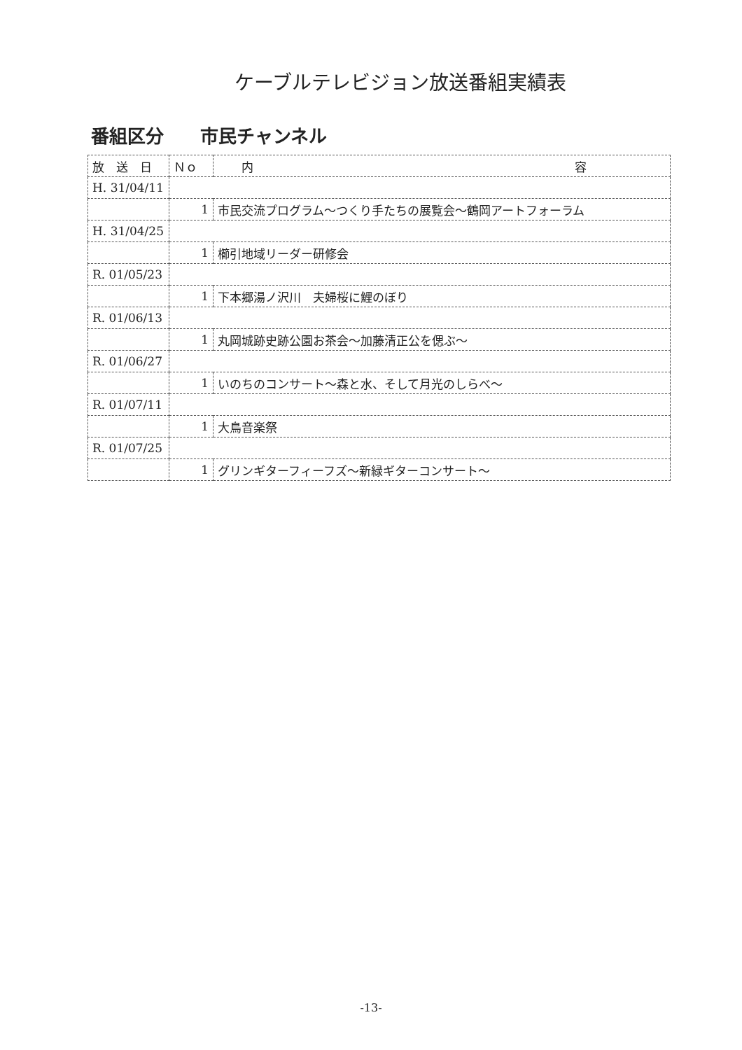ケーブルテレビジョン放送番組実績表
番組区分　　市民チャンネル
| 放 送 日 | Ｎｏ | 内 容 |
| --- | --- | --- |
| H. 31/04/11 | | |
| | 1 | 市民交流プログラム～つくり手たちの展覧会～鶴岡アートフォーラム |
| H. 31/04/25 | | |
| | 1 | 櫛引地域リーダー研修会 |
| R. 01/05/23 | | |
| | 1 | 下本郷湯ノ沢川 夫婦桜に鯉のぼり |
| R. 01/06/13 | | |
| | 1 | 丸岡城跡史跡公園お茶会～加藤清正公を偲ぶ～ |
| R. 01/06/27 | | |
| | 1 | いのちのコンサート～森と水、そして月光のしらべ～ |
| R. 01/07/11 | | |
| | 1 | 大鳥音楽祭 |
| R. 01/07/25 | | |
| | 1 | グリンギターフィーフズ～新緑ギターコンサート～ |
-13-